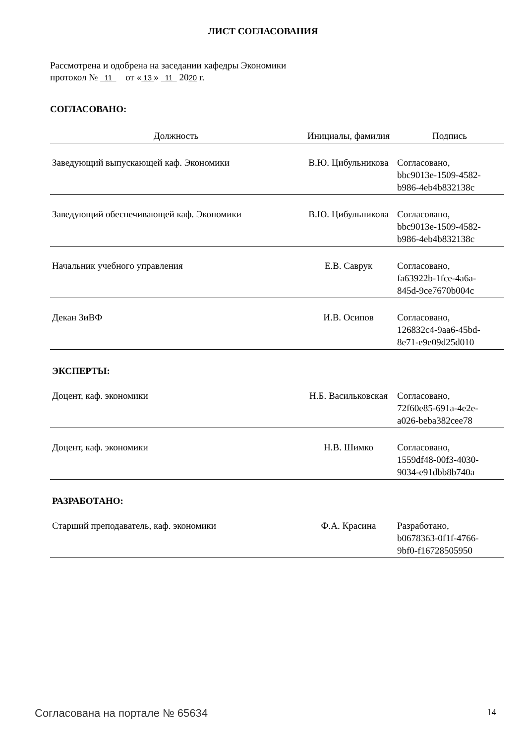ЛИСТ СОГЛАСОВАНИЯ
Рассмотрена и одобрена на заседании кафедры Экономики
протокол № 11 от « 13 » 11 2020 г.
СОГЛАСОВАНО:
| Должность | Инициалы, фамилия | Подпись |
| --- | --- | --- |
| Заведующий выпускающей каф. Экономики | В.Ю. Цибульникова | Согласовано, bbc9013e-1509-4582- b986-4eb4b832138c |
| Заведующий обеспечивающей каф. Экономики | В.Ю. Цибульникова | Согласовано, bbc9013e-1509-4582- b986-4eb4b832138c |
| Начальник учебного управления | Е.В. Саврук | Согласовано, fa63922b-1fce-4a6a- 845d-9ce7670b004c |
| Декан ЗиВФ | И.В. Осипов | Согласовано, 126832c4-9aa6-45bd- 8e71-e9e09d25d010 |
ЭКСПЕРТЫ:
| Доцент, каф. экономики | Н.Б. Васильковская | Согласовано, 72f60e85-691a-4e2e- a026-beba382cee78 |
| Доцент, каф. экономики | Н.В. Шимко | Согласовано, 1559df48-00f3-4030- 9034-e91dbb8b740a |
РАЗРАБОТАНО:
| Старший преподаватель, каф. экономики | Ф.А. Красина | Разработано, b0678363-0f1f-4766- 9bf0-f16728505950 |
Согласована на портале № 65634 14